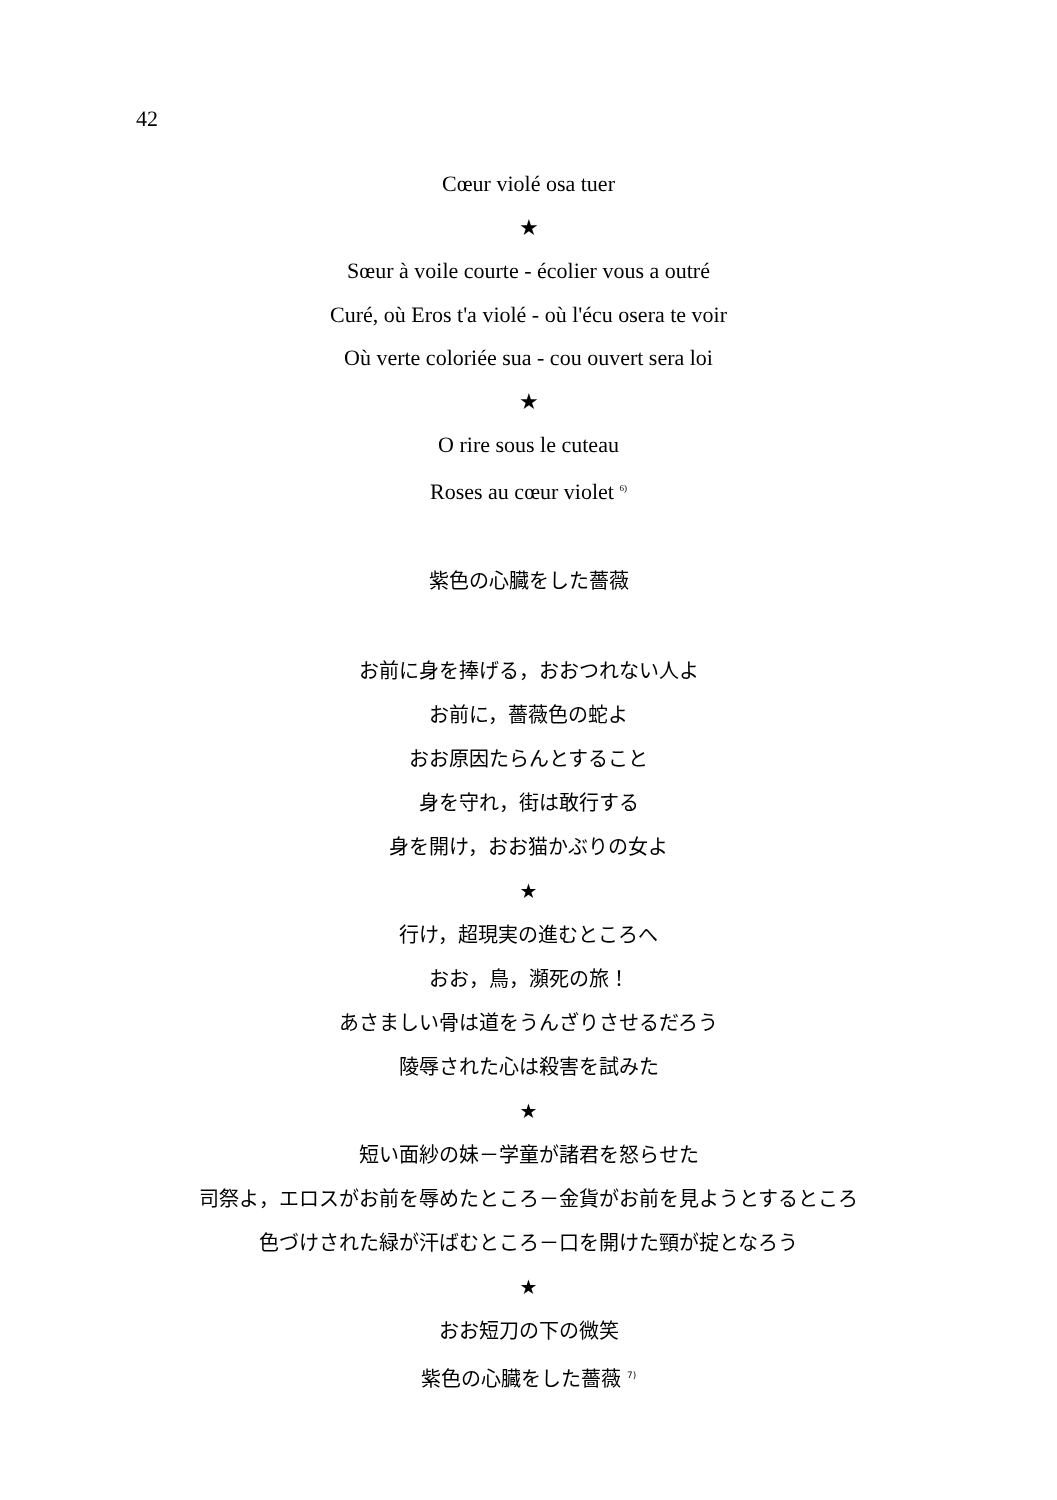42
Cœur violé osa tuer
★
Sœur à voile courte - écolier vous a outré
Curé, où Eros t'a violé - où l'écu osera te voir
Où verte coloriée sua - cou ouvert sera loi
★
O rire sous le cuteau
Roses au cœur violet <sup>6)</sup>
紫色の心臓をした薔薇
お前に身を捧げる，おおつれない人よ
お前に，薔薇色の蛇よ
おお原因たらんとすること
身を守れ，街は敢行する
身を開け，おお猫かぶりの女よ
★
行け，超現実の進むところへ
おお，鳥，瀕死の旅！
あさましい骨は道をうんざりさせるだろう
陵辱された心は殺害を試みた
★
短い面紗の妹－学童が諸君を怒らせた
司祭よ，エロスがお前を辱めたところ－金貨がお前を見ようとするところ
色づけされた緑が汗ばむところ－口を開けた頸が掟となろう
★
おお短刀の下の微笑
紫色の心臓をした薔薇 <sup>7)</sup>